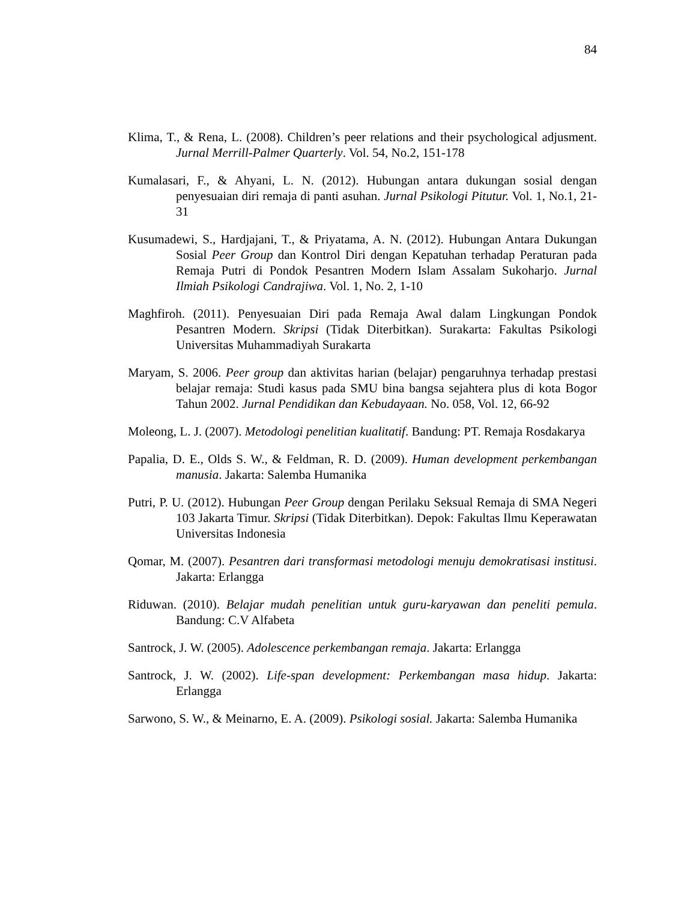84
Klima, T., & Rena, L. (2008). Children’s peer relations and their psychological adjusment. Jurnal Merrill-Palmer Quarterly. Vol. 54, No.2, 151-178
Kumalasari, F., & Ahyani, L. N. (2012). Hubungan antara dukungan sosial dengan penyesuaian diri remaja di panti asuhan. Jurnal Psikologi Pitutur. Vol. 1, No.1, 21-31
Kusumadewi, S., Hardjajani, T., & Priyatama, A. N. (2012). Hubungan Antara Dukungan Sosial Peer Group dan Kontrol Diri dengan Kepatuhan terhadap Peraturan pada Remaja Putri di Pondok Pesantren Modern Islam Assalam Sukoharjo. Jurnal Ilmiah Psikologi Candrajiwa. Vol. 1, No. 2, 1-10
Maghfiroh. (2011). Penyesuaian Diri pada Remaja Awal dalam Lingkungan Pondok Pesantren Modern. Skripsi (Tidak Diterbitkan). Surakarta: Fakultas Psikologi Universitas Muhammadiyah Surakarta
Maryam, S. 2006. Peer group dan aktivitas harian (belajar) pengaruhnya terhadap prestasi belajar remaja: Studi kasus pada SMU bina bangsa sejahtera plus di kota Bogor Tahun 2002. Jurnal Pendidikan dan Kebudayaan. No. 058, Vol. 12, 66-92
Moleong, L. J. (2007). Metodologi penelitian kualitatif. Bandung: PT. Remaja Rosdakarya
Papalia, D. E., Olds S. W., & Feldman, R. D. (2009). Human development perkembangan manusia. Jakarta: Salemba Humanika
Putri, P. U. (2012). Hubungan Peer Group dengan Perilaku Seksual Remaja di SMA Negeri 103 Jakarta Timur. Skripsi (Tidak Diterbitkan). Depok: Fakultas Ilmu Keperawatan Universitas Indonesia
Qomar, M. (2007). Pesantren dari transformasi metodologi menuju demokratisasi institusi. Jakarta: Erlangga
Riduwan. (2010). Belajar mudah penelitian untuk guru-karyawan dan peneliti pemula. Bandung: C.V Alfabeta
Santrock, J. W. (2005). Adolescence perkembangan remaja. Jakarta: Erlangga
Santrock, J. W. (2002). Life-span development: Perkembangan masa hidup. Jakarta: Erlangga
Sarwono, S. W., & Meinarno, E. A. (2009). Psikologi sosial. Jakarta: Salemba Humanika